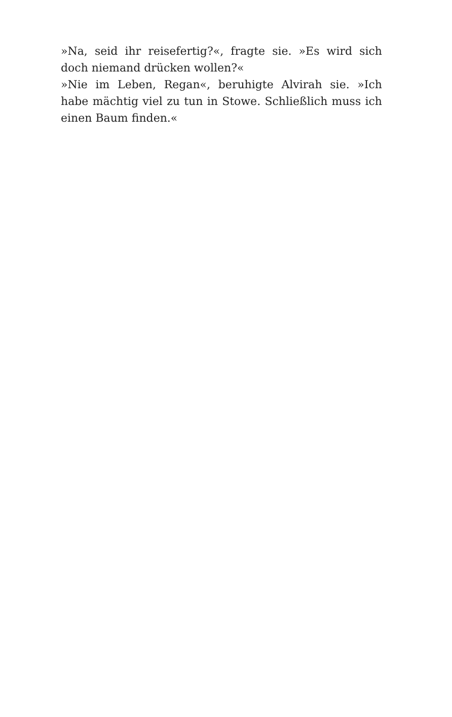»Na, seid ihr reisefertig?«, fragte sie. »Es wird sich doch niemand drücken wollen?«
»Nie im Leben, Regan«, beruhigte Alvirah sie. »Ich habe mächtig viel zu tun in Stowe. Schließlich muss ich ei­nen Baum finden.«